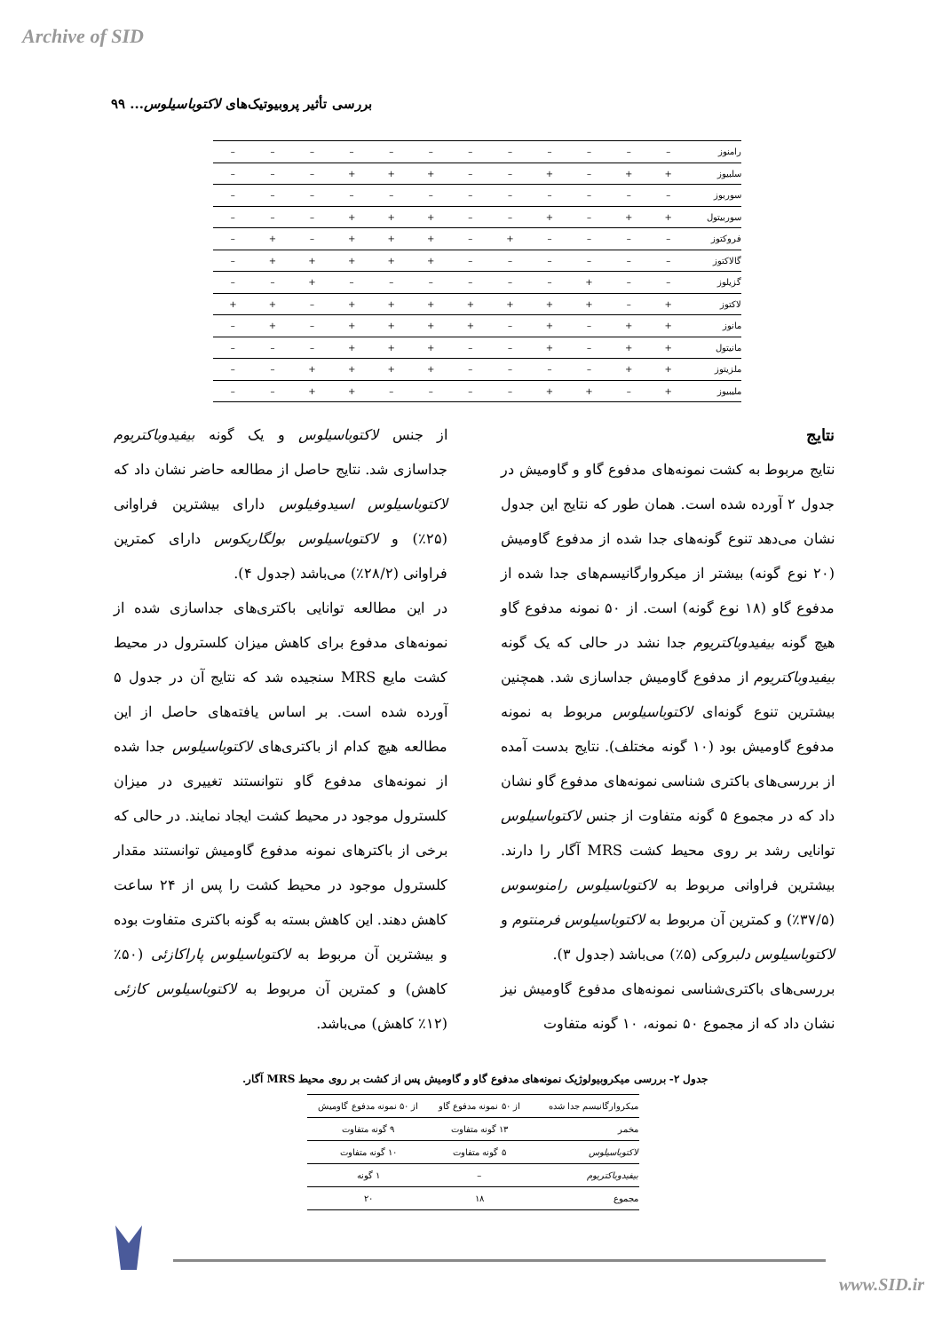Archive of SID
بررسی تأثیر پروبیوتیک‌های لاکتوباسیلوس... ۹۹
| رامنوز | – | – | – | – | – | – | – | – | – | – | – | – |
| سلبیوز | + | + | – | + | – | – | + | + | + | – | – | – |
| سوربوز | – | – | – | – | – | – | – | – | – | – | – | – |
| سوربیتول | + | + | – | + | – | – | + | + | + | – | – | – |
| فروکتوز | – | – | – | – | + | – | + | + | + | – | + | – |
| گالاکتوز | – | – | – | – | – | – | + | + | + | + | + | – |
| گزیلوز | – | – | + | – | – | – | – | – | – | + | – | – |
| لاکتوز | + | – | + | + | + | + | + | + | + | – | + | + |
| مانوز | + | + | – | + | – | + | + | + | + | – | + | – |
| مانیتول | + | + | – | + | – | – | + | + | + | – | – | – |
| ملزیتوز | + | + | – | – | – | – | + | + | + | + | – | – |
| ملیبیوز | + | – | + | + | – | – | – | – | + | + | – | – |
نتایج
نتایج مربوط به کشت نمونه‌های مدفوع گاو و گاومیش در جدول ۲ آورده شده است. همان طور که نتایج این جدول نشان می‌دهد تنوع گونه‌های جدا شده از مدفوع گاومیش (۲۰ نوع گونه) بیشتر از میکروارگانیسم‌های جدا شده از مدفوع گاو (۱۸ نوع گونه) است. از ۵۰ نمونه مدفوع گاو هیچ گونه بیفیدوباکتریوم جدا نشد در حالی که یک گونه بیفیدوباکتریوم از مدفوع گاومیش جداسازی شد. همچنین بیشترین تنوع گونه‌ای لاکتوباسیلوس مربوط به نمونه مدفوع گاومیش بود (۱۰ گونه مختلف). نتایج بدست آمده از بررسی‌های باکتری شناسی نمونه‌های مدفوع گاو نشان داد که در مجموع ۵ گونه متفاوت از جنس لاکتوباسیلوس توانایی رشد بر روی محیط کشت MRS آگار را دارند. بیشترین فراوانی مربوط به لاکتوباسیلوس رامنوسوس (۳۷/۵٪) و کمترین آن مربوط به لاکتوباسیلوس فرمنتوم و لاکتوباسیلوس دلبروکی (۵٪) می‌باشد (جدول ۳).
بررسی‌های باکتری‌شناسی نمونه‌های مدفوع گاومیش نیز نشان داد که از مجموع ۵۰ نمونه، ۱۰ گونه متفاوت
از جنس لاکتوباسیلوس و یک گونه بیفیدوباکتریوم جداسازی شد. نتایج حاصل از مطالعه حاضر نشان داد که لاکتوباسیلوس اسیدوفیلوس دارای بیشترین فراوانی (۲۵٪) و لاکتوباسیلوس بولگاریکوس دارای کمترین فراوانی (۲۸/۲٪) می‌باشد (جدول ۴).
در این مطالعه توانایی باکتری‌های جداسازی شده از نمونه‌های مدفوع برای کاهش میزان کلسترول در محیط کشت مایع MRS سنجیده شد که نتایج آن در جدول ۵ آورده شده است. بر اساس یافته‌های حاصل از این مطالعه هیچ کدام از باکتری‌های لاکتوباسیلوس جدا شده از نمونه‌های مدفوع گاو نتوانستند تغییری در میزان کلسترول موجود در محیط کشت ایجاد نمایند. در حالی که برخی از باکترهای نمونه مدفوع گاومیش توانستند مقدار کلسترول موجود در محیط کشت را پس از ۲۴ ساعت کاهش دهند. این کاهش بسته به گونه باکتری متفاوت بوده و بیشترین آن مربوط به لاکتوباسیلوس پاراکازئی (۵۰٪ کاهش) و کمترین آن مربوط به لاکتوباسیلوس کازئی (۱۲٪ کاهش) می‌باشد.
جدول ۲- بررسی میکروبیولوژیک نمونه‌های مدفوع گاو و گاومیش پس از کشت بر روی محیط MRS آگار.
| میکروارگانیسم جدا شده | از ۵۰ نمونه مدفوع گاو | از ۵۰ نمونه مدفوع گاومیش |
| --- | --- | --- |
| مخمر | ۱۳ گونه متفاوت | ۹ گونه متفاوت |
| لاکتوباسیلوس | ۵ گونه متفاوت | ۱۰ گونه متفاوت |
| بیفیدوباکتریوم | – | ۱ گونه |
| مجموع | ۱۸ | ۲۰ |
www.SID.ir